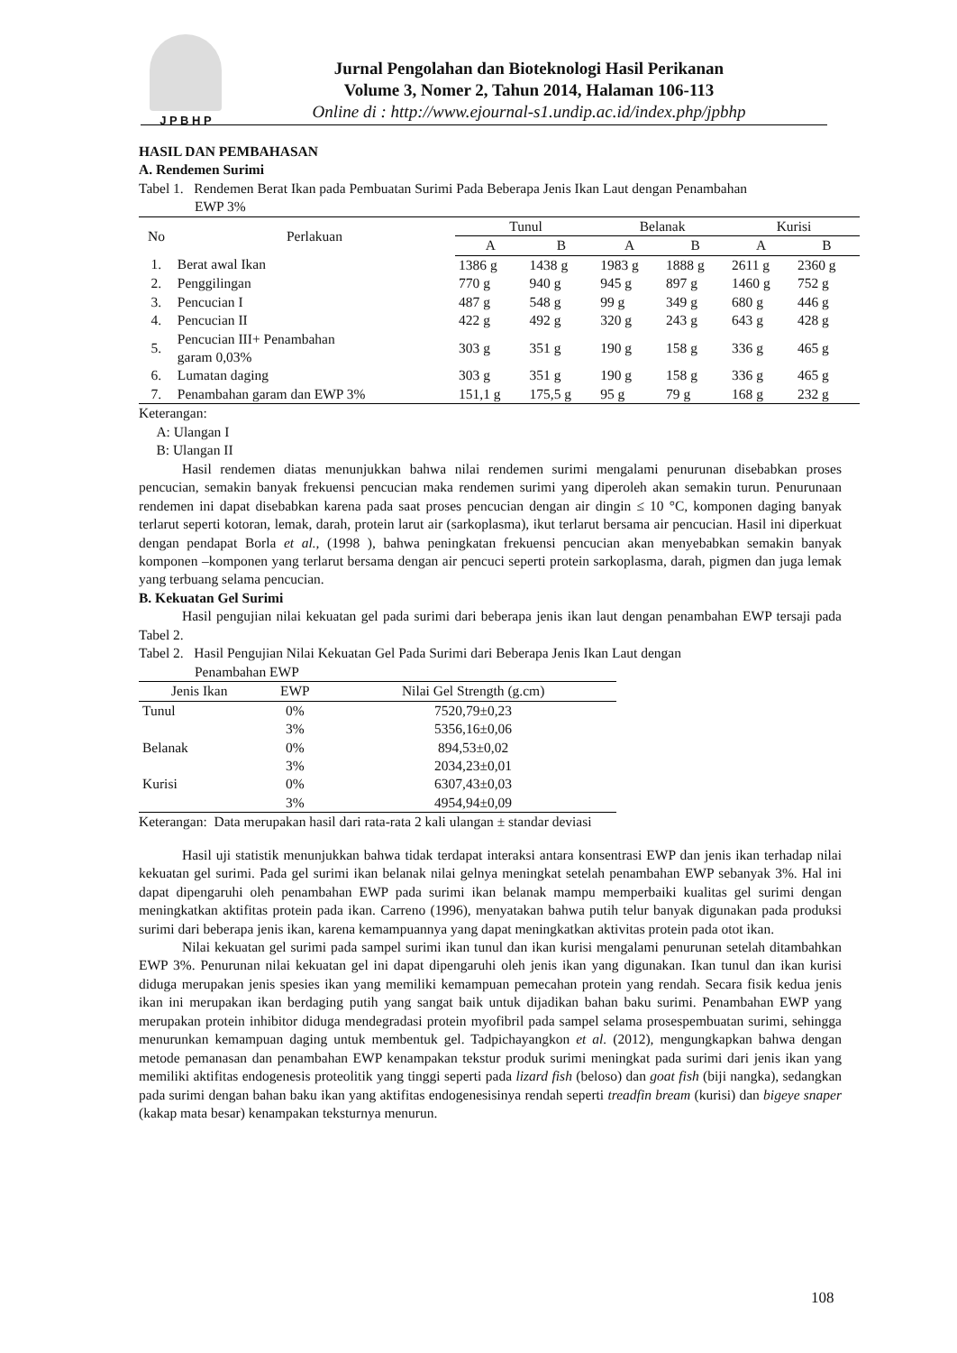J P B H P
Jurnal Pengolahan dan Bioteknologi Hasil Perikanan
Volume 3, Nomer 2, Tahun 2014, Halaman 106-113
Online di : http://www.ejournal-s1.undip.ac.id/index.php/jpbhp
HASIL DAN PEMBAHASAN
A. Rendemen Surimi
Tabel 1. Rendemen Berat Ikan pada Pembuatan Surimi Pada Beberapa Jenis Ikan Laut dengan Penambahan
EWP 3%
| No | Perlakuan | Tunul | | Belanak | | Kurisi | |
| --- | --- | --- | --- | --- | --- | --- | --- |
| | | A | B | A | B | A | B |
| 1. | Berat awal Ikan | 1386 g | 1438 g | 1983 g | 1888 g | 2611 g | 2360 g |
| 2. | Penggilingan | 770 g | 940 g | 945 g | 897 g | 1460 g | 752 g |
| 3. | Pencucian I | 487 g | 548 g | 99 g | 349 g | 680 g | 446 g |
| 4. | Pencucian II | 422 g | 492 g | 320 g | 243 g | 643 g | 428 g |
| 5. | Pencucian III+ Penambahan garam 0,03% | 303 g | 351 g | 190 g | 158 g | 336 g | 465 g |
| 6. | Lumatan daging | 303 g | 351 g | 190 g | 158 g | 336 g | 465 g |
| 7. | Penambahan garam dan EWP 3% | 151,1 g | 175,5 g | 95 g | 79 g | 168 g | 232 g |
Keterangan:
A: Ulangan I
B: Ulangan II
Hasil rendemen diatas menunjukkan bahwa nilai rendemen surimi mengalami penurunan disebabkan proses pencucian, semakin banyak frekuensi pencucian maka rendemen surimi yang diperoleh akan semakin turun. Penurunaan rendemen ini dapat disebabkan karena pada saat proses pencucian dengan air dingin ≤ 10 °C, komponen daging banyak terlarut seperti kotoran, lemak, darah, protein larut air (sarkoplasma), ikut terlarut bersama air pencucian. Hasil ini diperkuat dengan pendapat Borla et al., (1998 ), bahwa peningkatan frekuensi pencucian akan menyebabkan semakin banyak komponen –komponen yang terlarut bersama dengan air pencuci seperti protein sarkoplasma, darah, pigmen dan juga lemak yang terbuang selama pencucian.
B. Kekuatan Gel Surimi
Hasil pengujian nilai kekuatan gel pada surimi dari beberapa jenis ikan laut dengan penambahan EWP tersaji pada Tabel 2.
Tabel 2. Hasil Pengujian Nilai Kekuatan Gel Pada Surimi dari Beberapa Jenis Ikan Laut dengan
Penambahan EWP
| Jenis Ikan | EWP | Nilai Gel Strength (g.cm) |
| --- | --- | --- |
| Tunul | 0% | 7520,79±0,23 |
| | 3% | 5356,16±0,06 |
| Belanak | 0% | 894,53±0,02 |
| | 3% | 2034,23±0,01 |
| Kurisi | 0% | 6307,43±0,03 |
| | 3% | 4954,94±0,09 |
Keterangan: Data merupakan hasil dari rata-rata 2 kali ulangan ± standar deviasi
Hasil uji statistik menunjukkan bahwa tidak terdapat interaksi antara konsentrasi EWP dan jenis ikan terhadap nilai kekuatan gel surimi. Pada gel surimi ikan belanak nilai gelnya meningkat setelah penambahan EWP sebanyak 3%. Hal ini dapat dipengaruhi oleh penambahan EWP pada surimi ikan belanak mampu memperbaiki kualitas gel surimi dengan meningkatkan aktifitas protein pada ikan. Carreno (1996), menyatakan bahwa putih telur banyak digunakan pada produksi surimi dari beberapa jenis ikan, karena kemampuannya yang dapat meningkatkan aktivitas protein pada otot ikan.
Nilai kekuatan gel surimi pada sampel surimi ikan tunul dan ikan kurisi mengalami penurunan setelah ditambahkan EWP 3%. Penurunan nilai kekuatan gel ini dapat dipengaruhi oleh jenis ikan yang digunakan. Ikan tunul dan ikan kurisi diduga merupakan jenis spesies ikan yang memiliki kemampuan pemecahan protein yang rendah. Secara fisik kedua jenis ikan ini merupakan ikan berdaging putih yang sangat baik untuk dijadikan bahan baku surimi. Penambahan EWP yang merupakan protein inhibitor diduga mendegradasi protein myofibril pada sampel selama prosespembuatan surimi, sehingga menurunkan kemampuan daging untuk membentuk gel. Tadpichayangkon et al. (2012), mengungkapkan bahwa dengan metode pemanasan dan penambahan EWP kenampakan tekstur produk surimi meningkat pada surimi dari jenis ikan yang memiliki aktifitas endogenesis proteolitik yang tinggi seperti pada lizard fish (beloso) dan goat fish (biji nangka), sedangkan pada surimi dengan bahan baku ikan yang aktifitas endogenesisinya rendah seperti treadfin bream (kurisi) dan bigeye snaper (kakap mata besar) kenampakan teksturnya menurun.
108